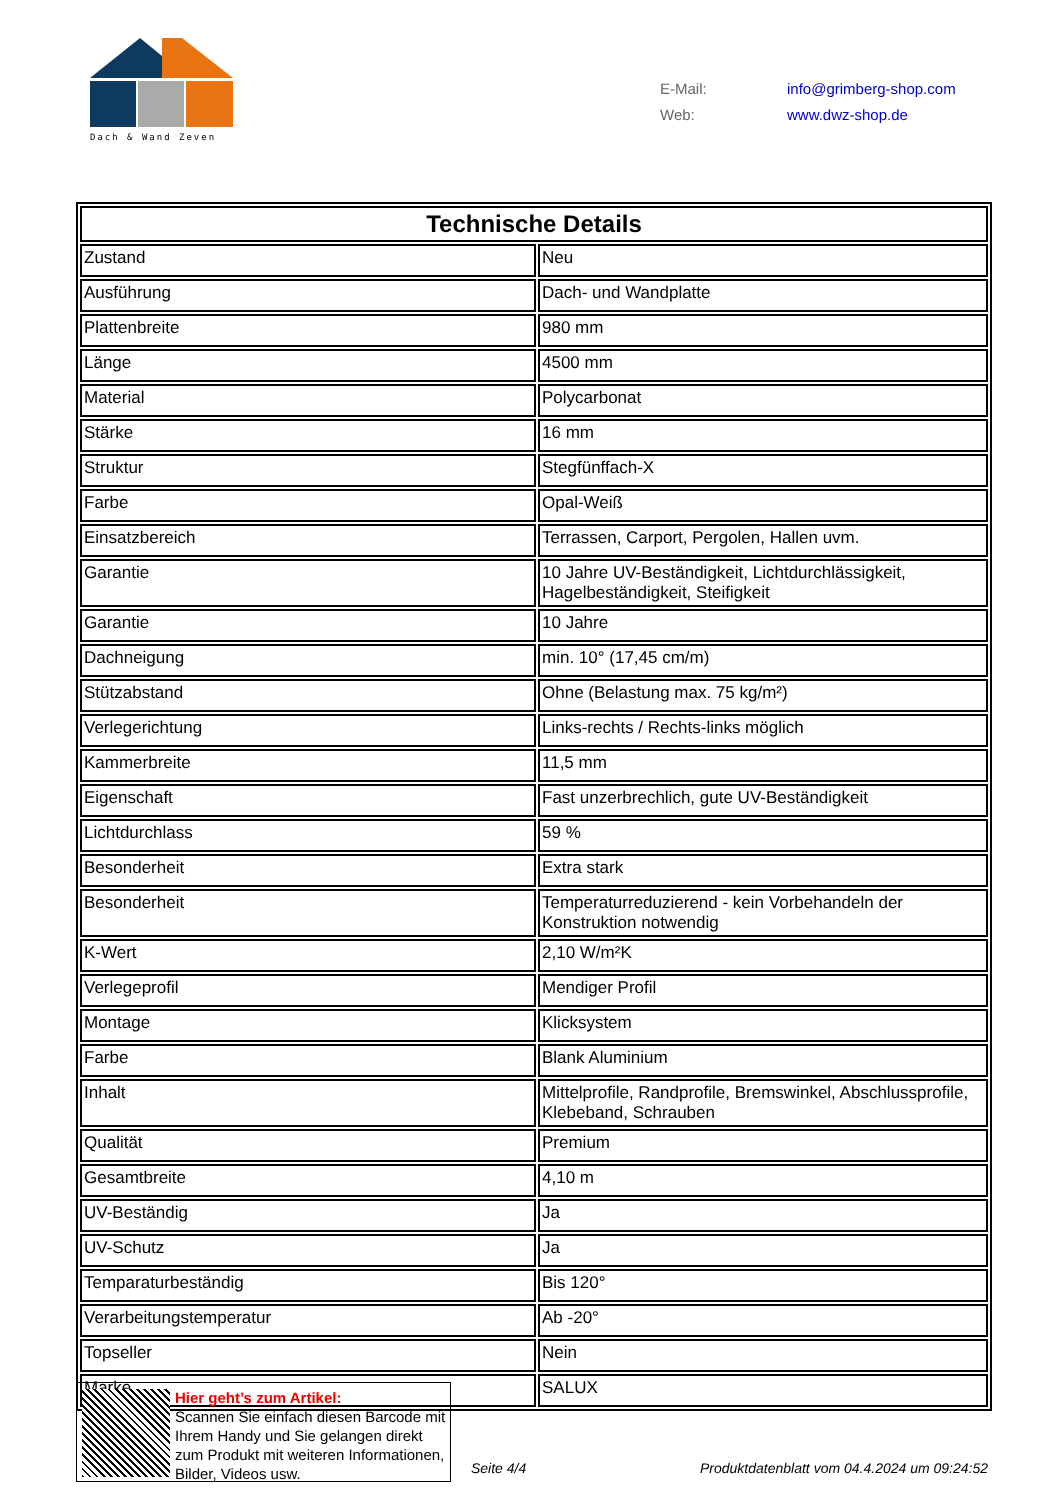Dach & Wand Zeven
E-Mail: info@grimberg-shop.com
Web: www.dwz-shop.de
| Technische Details | |
| --- | --- |
| Zustand | Neu |
| Ausführung | Dach- und Wandplatte |
| Plattenbreite | 980 mm |
| Länge | 4500 mm |
| Material | Polycarbonat |
| Stärke | 16 mm |
| Struktur | Stegfünffach-X |
| Farbe | Opal-Weiß |
| Einsatzbereich | Terrassen, Carport, Pergolen, Hallen uvm. |
| Garantie | 10 Jahre UV-Beständigkeit, Lichtdurchlässigkeit, Hagelbeständigkeit, Steifigkeit |
| Garantie | 10 Jahre |
| Dachneigung | min. 10° (17,45 cm/m) |
| Stützabstand | Ohne (Belastung max. 75 kg/m²) |
| Verlegerichtung | Links-rechts / Rechts-links möglich |
| Kammerbreite | 11,5 mm |
| Eigenschaft | Fast unzerbrechlich, gute UV-Beständigkeit |
| Lichtdurchlass | 59 % |
| Besonderheit | Extra stark |
| Besonderheit | Temperaturreduzierend - kein Vorbehandeln der Konstruktion notwendig |
| K-Wert | 2,10 W/m²K |
| Verlegeprofil | Mendiger Profil |
| Montage | Klicksystem |
| Farbe | Blank Aluminium |
| Inhalt | Mittelprofile, Randprofile, Bremswinkel, Abschlussprofile, Klebeband, Schrauben |
| Qualität | Premium |
| Gesamtbreite | 4,10 m |
| UV-Beständig | Ja |
| UV-Schutz | Ja |
| Temparaturbeständig | Bis 120° |
| Verarbeitungstemperatur | Ab -20° |
| Topseller | Nein |
| Marke | SALUX |
Hier geht’s zum Artikel:
Scannen Sie einfach diesen Barcode mit Ihrem Handy und Sie gelangen direkt zum Produkt mit weiteren Informationen, Bilder, Videos usw.
Seite 4/4
Produktdatenblatt vom 04.4.2024 um 09:24:52